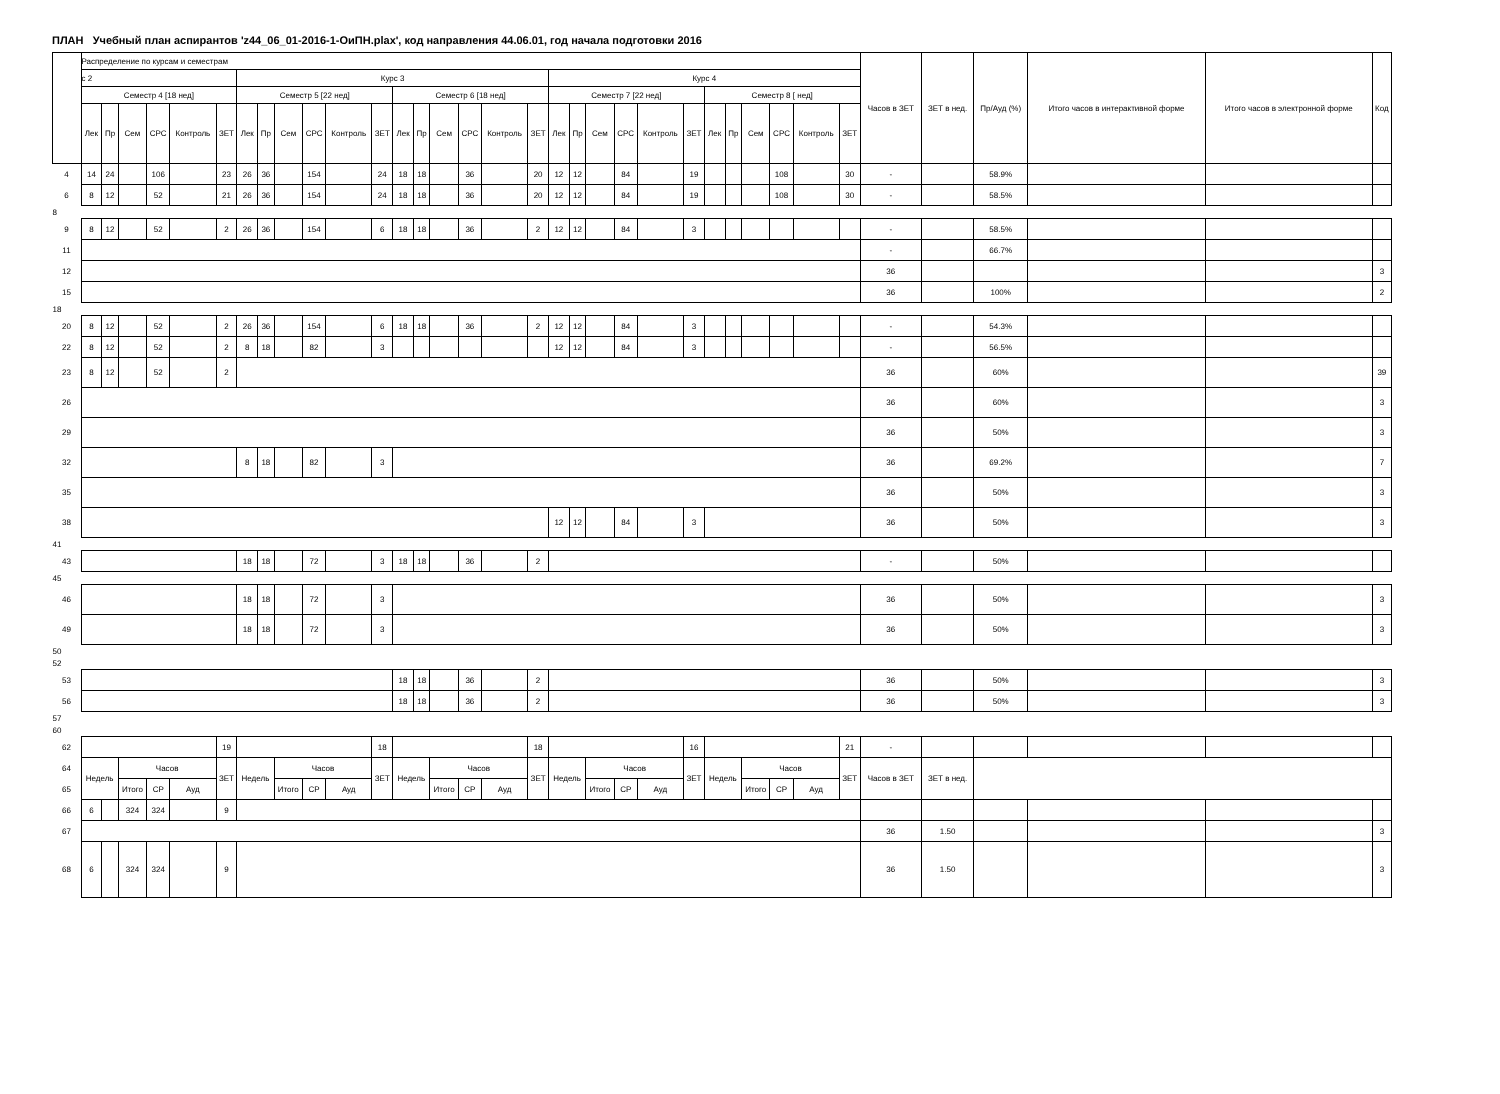ПЛАН Учебный план аспирантов 'z44_06_01-2016-1-ОиПН.plax', код направления 44.06.01, год начала подготовки 2016
| | Распределение по курсам и семестрам | | | | | | | | | | | | | | | | | | | | | | | | | | | | | | Часов в ЗЕТ | ЗЕТ в нед. | Пр/Ауд (%) | Итого часов в интерактивной форме | Итого часов в электронной форме | Код |
| --- | --- | --- | --- | --- | --- | --- | --- | --- | --- | --- | --- | --- | --- | --- | --- | --- | --- | --- | --- | --- | --- | --- | --- | --- | --- | --- | --- | --- | --- | --- | --- | --- | --- | --- | --- | --- |
| | с 2 | | | | | | Курс 3 | | | | | | | | | | | | Курс 4 | | | | | | | | | | | | | | | | | |
| | Семестр 4 [18 нед] | | | | | | Семестр 5 [22 нед] | | | | | | Семестр 6 [18 нед] | | | | | | Семестр 7 [22 нед] | | | | | | Семестр 8 [ нед] | | | | | | | | | | | |
| | Лек | Пр | Сем | СРС | Контроль | ЗЕТ | Лек | Пр | Сем | СРС | Контроль | ЗЕТ | Лек | Пр | Сем | СРС | Контроль | ЗЕТ | Лек | Пр | Сем | СРС | Контроль | ЗЕТ | Лек | Пр | Сем | СРС | Контроль | ЗЕТ | | | | | | |
| 4 | 14 | 24 | | 106 | | 23 | 26 | 36 | | 154 | | 24 | 18 | 18 | | 36 | | 20 | 12 | 12 | | 84 | | 19 | | | | 108 | | 30 | - | | 58.9% | | | |
| 6 | 8 | 12 | | 52 | | 21 | 26 | 36 | | 154 | | 24 | 18 | 18 | | 36 | | 20 | 12 | 12 | | 84 | | 19 | | | | 108 | | 30 | - | | 58.5% | | | |
| 8 | | | | | | | | | | | | | | | | | | | | | | | | | | | | | | | | | | | | |
| 9 | 8 | 12 | | 52 | | 2 | 26 | 36 | | 154 | | 6 | 18 | 18 | | 36 | | 2 | 12 | 12 | | 84 | | 3 | | | | | | | - | | 58.5% | | | |
| 11 | | | | | | | | | | | | | | | | | | | | | | | | | | | | | | | - | | 66.7% | | | |
| 12 | | | | | | | | | | | | | | | | | | | | | | | | | | | | | | | 36 | | | | | 3 |
| 15 | | | | | | | | | | | | | | | | | | | | | | | | | | | | | | | 36 | | 100% | | | 2 |
| 18 | | | | | | | | | | | | | | | | | | | | | | | | | | | | | | | | | | | | |
| 20 | 8 | 12 | | 52 | | 2 | 26 | 36 | | 154 | | 6 | 18 | 18 | | 36 | | 2 | 12 | 12 | | 84 | | 3 | | | | | | | - | | 54.3% | | | |
| 22 | 8 | 12 | | 52 | | 2 | 8 | 18 | | 82 | | 3 | | | | | | | 12 | 12 | | 84 | | 3 | | | | | | | - | | 56.5% | | | |
| 23 | 8 | 12 | | 52 | | 2 | | | | | | | | | | | | | | | | | | | | | | | | | 36 | | 60% | | | 39 |
| 26 | | | | | | | | | | | | | | | | | | | | | | | | | | | | | | | 36 | | 60% | | | 3 |
| 29 | | | | | | | | | | | | | | | | | | | | | | | | | | | | | | | 36 | | 50% | | | 3 |
| 32 | | | | | | | 8 | 18 | | 82 | | 3 | | | | | | | | | | | | | | | | | | | 36 | | 69.2% | | | 7 |
| 35 | | | | | | | | | | | | | | | | | | | | | | | | | | | | | | | 36 | | 50% | | | 3 |
| 38 | | | | | | | | | | | | | | | | | | | 12 | 12 | | 84 | | 3 | | | | | | | 36 | | 50% | | | 3 |
| 41 | | | | | | | | | | | | | | | | | | | | | | | | | | | | | | | | | | | | |
| 43 | | | | | | | 18 | 18 | | 72 | | 3 | 18 | 18 | | 36 | | 2 | | | | | | | | | | | | | - | | 50% | | | |
| 45 | | | | | | | | | | | | | | | | | | | | | | | | | | | | | | | | | | | | |
| 46 | | | | | | | 18 | 18 | | 72 | | 3 | | | | | | | | | | | | | | | | | | | 36 | | 50% | | | 3 |
| 49 | | | | | | | 18 | 18 | | 72 | | 3 | | | | | | | | | | | | | | | | | | | 36 | | 50% | | | 3 |
| 50 | | | | | | | | | | | | | | | | | | | | | | | | | | | | | | | | | | | | |
| 52 | | | | | | | | | | | | | | | | | | | | | | | | | | | | | | | | | | | | |
| 53 | | | | | | | | | | | | | 18 | 18 | | 36 | | 2 | | | | | | | | | | | | | 36 | | 50% | | | 3 |
| 56 | | | | | | | | | | | | | 18 | 18 | | 36 | | 2 | | | | | | | | | | | | | 36 | | 50% | | | 3 |
| 57 | | | | | | | | | | | | | | | | | | | | | | | | | | | | | | | | | | | | |
| 60 | | | | | | | | | | | | | | | | | | | | | | | | | | | | | | | | | | | | |
| 62 | | | | | | 19 | | | | | | 18 | | | | | | 18 | | | | | | 16 | | | | | | 21 | - | | | | | |
| 64 | Недель | | Часов | | | ЗЕТ | Недель | | Часов | | | ЗЕТ | Недель | | Часов | | | ЗЕТ | Недель | | Часов | | | ЗЕТ | Недель | | Часов | | | ЗЕТ | Часов в ЗЕТ | ЗЕТ в нед. | | | | |
| 65 | | | Итого | СР | Ауд | | | | Итого | СР | Ауд | | | | Итого | СР | Ауд | | | | Итого | СР | Ауд | | | | Итого | СР | Ауд | | | | | | | |
| 66 | 6 | | 324 | 324 | | 9 | | | | | | | | | | | | | | | | | | | | | | | | | | | | | | |
| 67 | | | | | | | | | | | | | | | | | | | | | | | | | | | | | | | 36 | 1.50 | | | | 3 |
| 68 | 6 | | 324 | 324 | | 9 | | | | | | | | | | | | | | | | | | | | | | | | | 36 | 1.50 | | | | 3 |